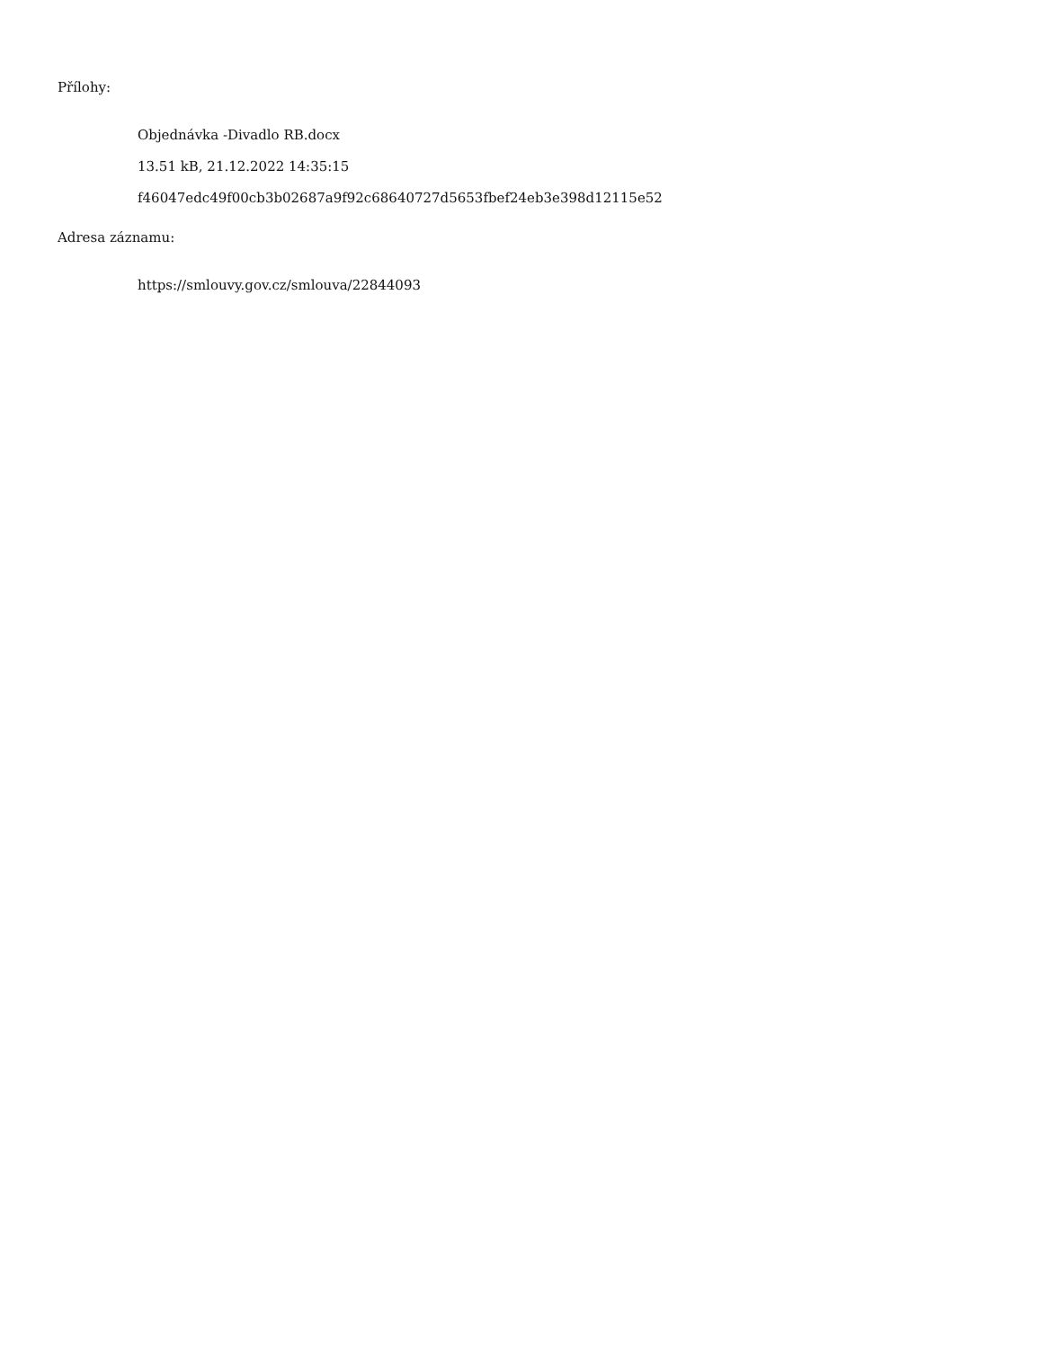Přílohy:
Objednávka -Divadlo RB.docx
13.51 kB, 21.12.2022 14:35:15
f46047edc49f00cb3b02687a9f92c68640727d5653fbef24eb3e398d12115e52
Adresa záznamu:
https://smlouvy.gov.cz/smlouva/22844093